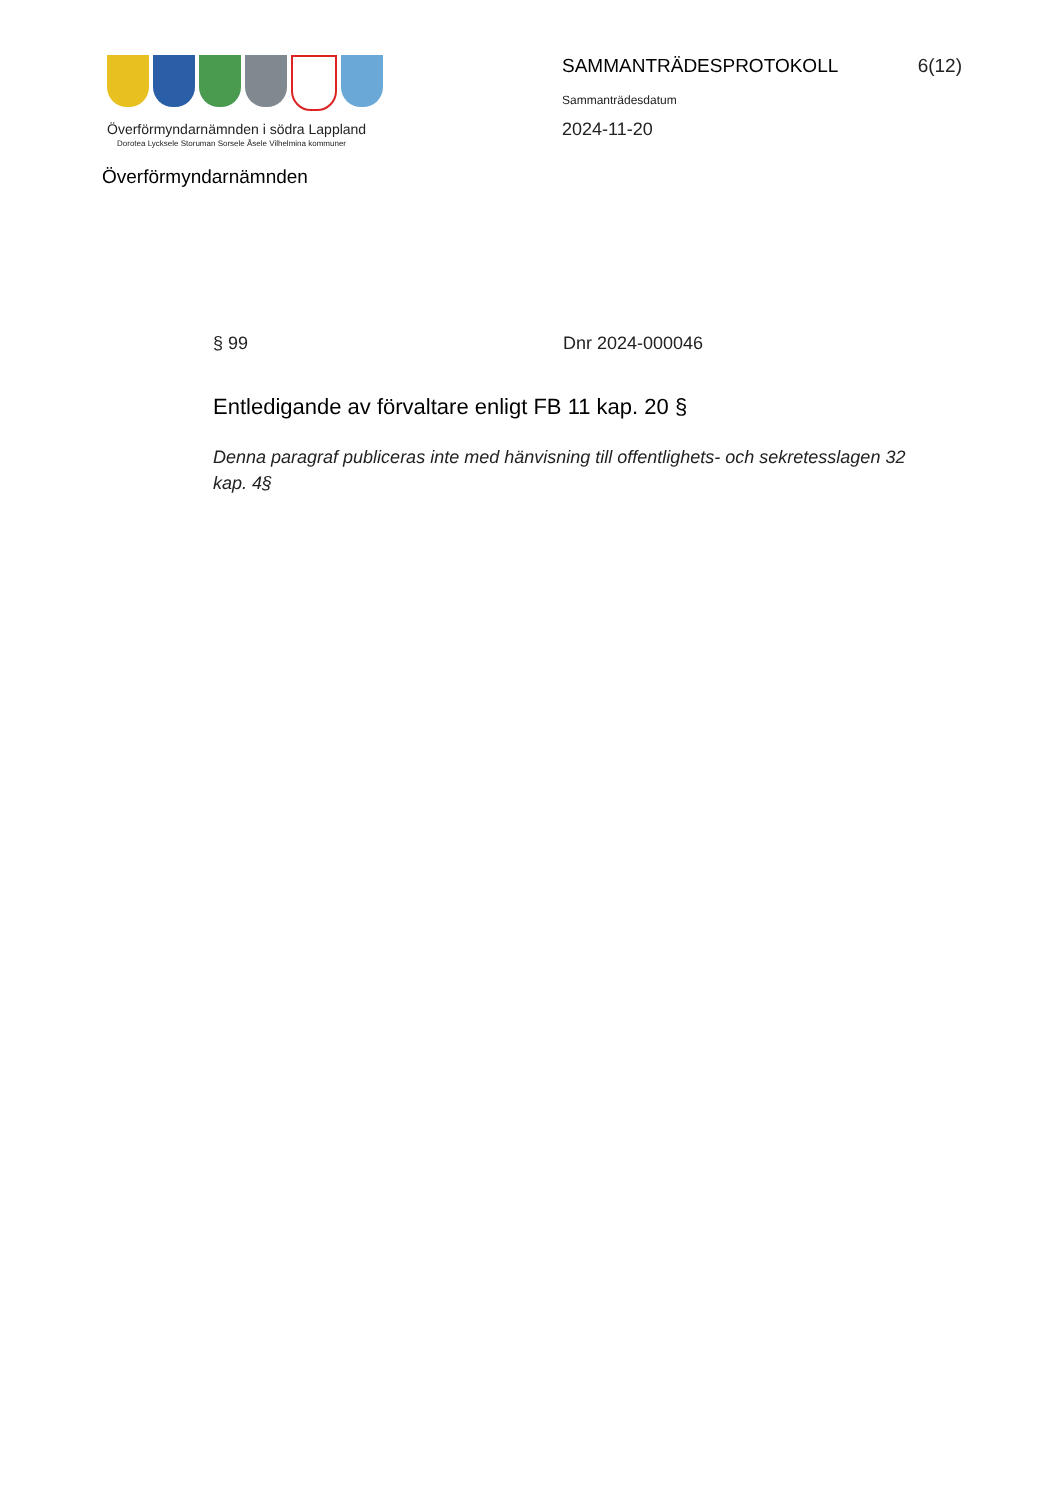Överförmyndarnämnden i södra Lappland
Dorotea Lycksele Storuman Sorsele Åsele Vilhelmina kommuner
Överförmyndarnämnden
SAMMANTRÄDESPROTOKOLL 6(12)
Sammanträdesdatum
2024-11-20
§ 99 Dnr 2024-000046
Entledigande av förvaltare enligt FB 11 kap. 20 §
Denna paragraf publiceras inte med hänvisning till offentlighets- och sekretesslagen 32 kap. 4§